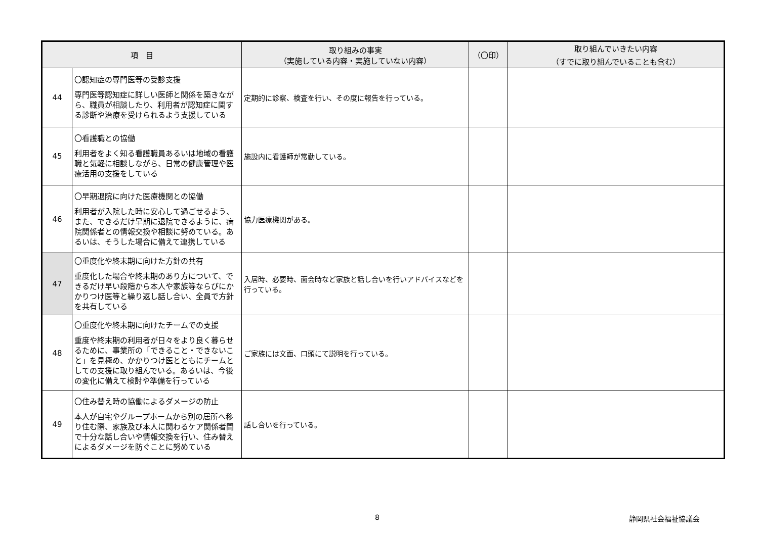| 項 目 | | 取り組みの事実 （実施している内容・実施していない内容） | （〇印） | 取り組んでいきたい内容 （すでに取り組んでいることも含む） |
| --- | --- | --- | --- | --- |
| 44 | 〇認知症の専門医等の受診支援 専門医等認知症に詳しい医師と関係を築きながら、職員が相談したり、利用者が認知症に関する診断や治療を受けられるよう支援している | 定期的に診察、検査を行い、その度に報告を行っている。 | | |
| 45 | 〇看護職との協働 利用者をよく知る看護職員あるいは地域の看護職と気軽に相談しながら、日常の健康管理や医療活用の支援をしている | 施設内に看護師が常勤している。 | | |
| 46 | 〇早期退院に向けた医療機関との協働 利用者が入院した時に安心して過ごせるよう、また、できるだけ早期に退院できるように、病院関係者との情報交換や相談に努めている。あるいは、そうした場合に備えて連携している | 協力医療機関がある。 | | |
| 47 | 〇重度化や終末期に向けた方針の共有 重度化した場合や終末期のあり方について、できるだけ早い段階から本人や家族等ならびにかかりつけ医等と繰り返し話し合い、全員で方針を共有している | 入居時、必要時、面会時など家族と話し合いを行いアドバイスなどを行っている。 | | |
| 48 | 〇重度化や終末期に向けたチームでの支援 重度や終末期の利用者が日々をより良く暮らせるために、事業所の「できること・できないこと」を見極め、かかりつけ医とともにチームとしての支援に取り組んでいる。あるいは、今後の変化に備えて検討や準備を行っている | ご家族には文面、口頭にて説明を行っている。 | | |
| 49 | 〇住み替え時の協働によるダメージの防止 本人が自宅やグループホームから別の居所へ移り住む際、家族及び本人に関わるケア関係者間で十分な話し合いや情報交換を行い、住み替えによるダメージを防ぐことに努めている | 話し合いを行っている。 | | |
8 静岡県社会福祉協議会